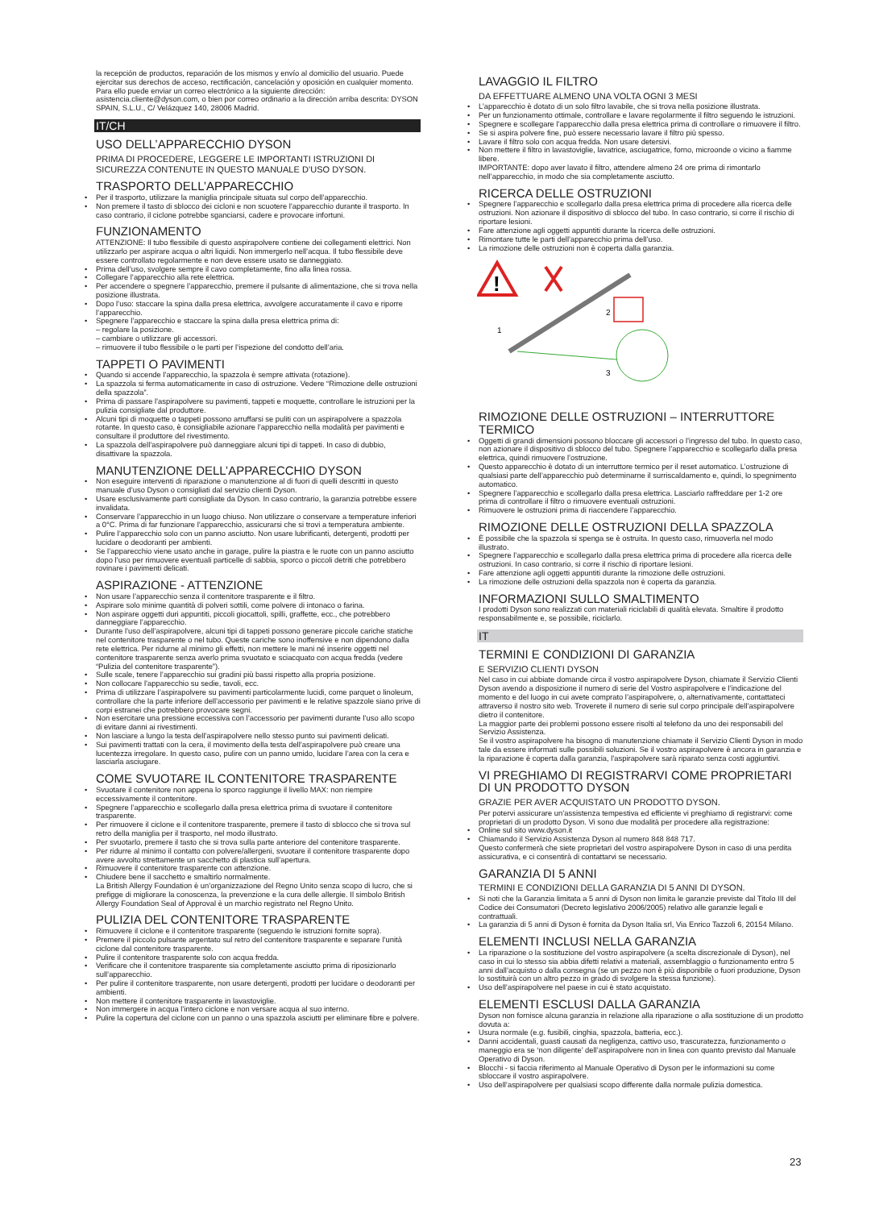la recepción de productos, reparación de los mismos y envío al domicilio del usuario. Puede ejercitar sus derechos de acceso, rectificación, cancelación y oposición en cualquier momento. Para ello puede enviar un correo electrónico a la siguiente dirección: asistencia.cliente@dyson.com, o bien por correo ordinario a la dirección arriba descrita: DYSON SPAIN, S.L.U., C/ Velázquez 140, 28006 Madrid.
IT/CH
USO DELL’APPARECCHIO DYSON
PRIMA DI PROCEDERE, LEGGERE LE IMPORTANTI ISTRUZIONI DI SICUREZZA CONTENUTE IN QUESTO MANUALE D’USO DYSON.
TRASPORTO DELL’APPARECCHIO
Per il trasporto, utilizzare la maniglia principale situata sul corpo dell’apparecchio.
Non premere il tasto di sblocco dei cicloni e non scuotere l’apparecchio durante il trasporto. In caso contrario, il ciclone potrebbe sganciarsi, cadere e provocare infortuni.
FUNZIONAMENTO
ATTENZIONE: Il tubo flessibile di questo aspirapolvere contiene dei collegamenti elettrici. Non utilizzarlo per aspirare acqua o altri liquidi. Non immergerlo nell’acqua. Il tubo flessibile deve essere controllato regolarmente e non deve essere usato se danneggiato.
Prima dell’uso, svolgere sempre il cavo completamente, fino alla linea rossa.
Collegare l’apparecchio alla rete elettrica.
Per accendere o spegnere l’apparecchio, premere il pulsante di alimentazione, che si trova nella posizione illustrata.
Dopo l’uso: staccare la spina dalla presa elettrica, avvolgere accuratamente il cavo e riporre l’apparecchio.
Spegnere l’apparecchio e staccare la spina dalla presa elettrica prima di:
– regolare la posizione.
– cambiare o utilizzare gli accessori.
– rimuovere il tubo flessibile o le parti per l’ispezione del condotto dell’aria.
TAPPETI O PAVIMENTI
Quando si accende l’apparecchio, la spazzola è sempre attivata (rotazione).
La spazzola si ferma automaticamente in caso di ostruzione. Vedere “Rimozione delle ostruzioni della spazzola”.
Prima di passare l’aspirapolvere su pavimenti, tappeti e moquette, controllare le istruzioni per la pulizia consigliate dal produttore.
Alcuni tipi di moquette o tappeti possono arruffarsi se puliti con un aspirapolvere a spazzola rotante. In questo caso, è consigliabile azionare l’apparecchio nella modalità per pavimenti e consultare il produttore del rivestimento.
La spazzola dell’aspirapolvere può danneggiare alcuni tipi di tappeti. In caso di dubbio, disattivare la spazzola.
MANUTENZIONE DELL’APPARECCHIO DYSON
Non eseguire interventi di riparazione o manutenzione al di fuori di quelli descritti in questo manuale d’uso Dyson o consigliati dal servizio clienti Dyson.
Usare esclusivamente parti consigliate da Dyson. In caso contrario, la garanzia potrebbe essere invalidata.
Conservare l’apparecchio in un luogo chiuso. Non utilizzare o conservare a temperature inferiori a 0°C. Prima di far funzionare l’apparecchio, assicurarsi che si trovi a temperatura ambiente.
Pulire l’apparecchio solo con un panno asciutto. Non usare lubrificanti, detergenti, prodotti per lucidare o deodoranti per ambienti.
Se l’apparecchio viene usato anche in garage, pulire la piastra e le ruote con un panno asciutto dopo l’uso per rimuovere eventuali particelle di sabbia, sporco o piccoli detriti che potrebbero rovinare i pavimenti delicati.
ASPIRAZIONE - ATTENZIONE
Non usare l’apparecchio senza il contenitore trasparente e il filtro.
Aspirare solo minime quantità di polveri sottili, come polvere di intonaco o farina.
Non aspirare oggetti duri appuntiti, piccoli giocattoli, spilli, graffette, ecc., che potrebbero danneggiare l’apparecchio.
Durante l’uso dell’aspirapolvere, alcuni tipi di tappeti possono generare piccole cariche statiche nel contenitore trasparente o nel tubo. Queste cariche sono inoffensive e non dipendono dalla rete elettrica. Per ridurne al minimo gli effetti, non mettere le mani né inserire oggetti nel contenitore trasparente senza averlo prima svuotato e sciacquato con acqua fredda (vedere “Pulizia del contenitore trasparente”).
Sulle scale, tenere l’apparecchio sui gradini più bassi rispetto alla propria posizione.
Non collocare l’apparecchio su sedie, tavoli, ecc.
Prima di utilizzare l’aspirapolvere su pavimenti particolarmente lucidi, come parquet o linoleum, controllare che la parte inferiore dell’accessorio per pavimenti e le relative spazzole siano prive di corpi estranei che potrebbero provocare segni.
Non esercitare una pressione eccessiva con l’accessorio per pavimenti durante l’uso allo scopo di evitare danni ai rivestimenti.
Non lasciare a lungo la testa dell’aspirapolvere nello stesso punto sui pavimenti delicati.
Sui pavimenti trattati con la cera, il movimento della testa dell’aspirapolvere può creare una lucentezza irregolare. In questo caso, pulire con un panno umido, lucidare l’area con la cera e lasciarla asciugare.
COME SVUOTARE IL CONTENITORE TRASPARENTE
Svuotare il contenitore non appena lo sporco raggiunge il livello MAX: non riempire eccessivamente il contenitore.
Spegnere l’apparecchio e scollegarlo dalla presa elettrica prima di svuotare il contenitore trasparente.
Per rimuovere il ciclone e il contenitore trasparente, premere il tasto di sblocco che si trova sul retro della maniglia per il trasporto, nel modo illustrato.
Per svuotarlo, premere il tasto che si trova sulla parte anteriore del contenitore trasparente.
Per ridurre al minimo il contatto con polvere/allergeni, svuotare il contenitore trasparente dopo avere avvolto strettamente un sacchetto di plastica sull’apertura.
Rimuovere il contenitore trasparente con attenzione.
Chiudere bene il sacchetto e smaltirlo normalmente.
La British Allergy Foundation è un’organizzazione del Regno Unito senza scopo di lucro, che si prefigge di migliorare la conoscenza, la prevenzione e la cura delle allergie. Il simbolo British Allergy Foundation Seal of Approval è un marchio registrato nel Regno Unito.
PULIZIA DEL CONTENITORE TRASPARENTE
Rimuovere il ciclone e il contenitore trasparente (seguendo le istruzioni fornite sopra).
Premere il piccolo pulsante argentato sul retro del contenitore trasparente e separare l’unità ciclone dal contenitore trasparente.
Pulire il contenitore trasparente solo con acqua fredda.
Verificare che il contenitore trasparente sia completamente asciutto prima di riposizionarlo sull’apparecchio.
Per pulire il contenitore trasparente, non usare detergenti, prodotti per lucidare o deodoranti per ambienti.
Non mettere il contenitore trasparente in lavastoviglie.
Non immergere in acqua l’intero ciclone e non versare acqua al suo interno.
Pulire la copertura del ciclone con un panno o una spazzola asciutti per eliminare fibre e polvere.
LAVAGGIO IL FILTRO
DA EFFETTUARE ALMENO UNA VOLTA OGNI 3 MESI
L’apparecchio è dotato di un solo filtro lavabile, che si trova nella posizione illustrata.
Per un funzionamento ottimale, controllare e lavare regolarmente il filtro seguendo le istruzioni.
Spegnere e scollegare l’apparecchio dalla presa elettrica prima di controllare o rimuovere il filtro.
Se si aspira polvere fine, può essere necessario lavare il filtro più spesso.
Lavare il filtro solo con acqua fredda. Non usare detersivi.
Non mettere il filtro in lavastoviglie, lavatrice, asciugatrice, forno, microonde o vicino a fiamme libere.
IMPORTANTE: dopo aver lavato il filtro, attendere almeno 24 ore prima di rimontarlo nell’apparecchio, in modo che sia completamente asciutto.
RICERCA DELLE OSTRUZIONI
Spegnere l’apparecchio e scollegarlo dalla presa elettrica prima di procedere alla ricerca delle ostruzioni. Non azionare il dispositivo di sblocco del tubo. In caso contrario, si corre il rischio di riportare lesioni.
Fare attenzione agli oggetti appuntiti durante la ricerca delle ostruzioni.
Rimontare tutte le parti dell’apparecchio prima dell’uso.
La rimozione delle ostruzioni non è coperta dalla garanzia.
!
2
1
3
RIMOZIONE DELLE OSTRUZIONI – INTERRUTTORE TERMICO
Oggetti di grandi dimensioni possono bloccare gli accessori o l’ingresso del tubo. In questo caso, non azionare il dispositivo di sblocco del tubo. Spegnere l’apparecchio e scollegarlo dalla presa elettrica, quindi rimuovere l’ostruzione.
Questo apparecchio è dotato di un interruttore termico per il reset automatico. L’ostruzione di qualsiasi parte dell’apparecchio può determinarne il surriscaldamento e, quindi, lo spegnimento automatico.
Spegnere l’apparecchio e scollegarlo dalla presa elettrica. Lasciarlo raffreddare per 1-2 ore prima di controllare il filtro o rimuovere eventuali ostruzioni.
Rimuovere le ostruzioni prima di riaccendere l’apparecchio.
RIMOZIONE DELLE OSTRUZIONI DELLA SPAZZOLA
È possibile che la spazzola si spenga se è ostruita. In questo caso, rimuoverla nel modo illustrato.
Spegnere l’apparecchio e scollegarlo dalla presa elettrica prima di procedere alla ricerca delle ostruzioni. In caso contrario, si corre il rischio di riportare lesioni.
Fare attenzione agli oggetti appuntiti durante la rimozione delle ostruzioni.
La rimozione delle ostruzioni della spazzola non è coperta da garanzia.
INFORMAZIONI SULLO SMALTIMENTO
I prodotti Dyson sono realizzati con materiali riciclabili di qualità elevata. Smaltire il prodotto responsabilmente e, se possibile, riciclarlo.
IT
TERMINI E CONDIZIONI DI GARANZIA
E SERVIZIO CLIENTI DYSON
Nel caso in cui abbiate domande circa il vostro aspirapolvere Dyson, chiamate il Servizio Clienti Dyson avendo a disposizione il numero di serie del Vostro aspirapolvere e l’indicazione del momento e del luogo in cui avete comprato l’aspirapolvere, o, alternativamente, contattateci attraverso il nostro sito web. Troverete il numero di serie sul corpo principale dell’aspirapolvere dietro il contenitore.
La maggior parte dei problemi possono essere risolti al telefono da uno dei responsabili del Servizio Assistenza.
Se il vostro aspirapolvere ha bisogno di manutenzione chiamate il Servizio Clienti Dyson in modo tale da essere informati sulle possibili soluzioni. Se il vostro aspirapolvere è ancora in garanzia e la riparazione è coperta dalla garanzia, l’aspirapolvere sarà riparato senza costi aggiuntivi.
VI PREGHIAMO DI REGISTRARVI COME PROPRIETARI DI UN PRODOTTO DYSON
GRAZIE PER AVER ACQUISTATO UN PRODOTTO DYSON.
Per potervi assicurare un’assistenza tempestiva ed efficiente vi preghiamo di registrarvi: come proprietari di un prodotto Dyson. Vi sono due modalità per procedere alla registrazione:
Online sul sito www.dyson.it
Chiamando il Servizio Assistenza Dyson al numero 848 848 717.
Questo confermerà che siete proprietari del vostro aspirapolvere Dyson in caso di una perdita assicurativa, e ci consentirà di contattarvi se necessario.
GARANZIA DI 5 ANNI
TERMINI E CONDIZIONI DELLA GARANZIA DI 5 ANNI DI DYSON.
Si noti che la Garanzia limitata a 5 anni di Dyson non limita le garanzie previste dal Titolo III del Codice dei Consumatori (Decreto legislativo 2006/2005) relativo alle garanzie legali e contrattuali.
La garanzia di 5 anni di Dyson è fornita da Dyson Italia srl, Via Enrico Tazzoli 6, 20154 Milano.
ELEMENTI INCLUSI NELLA GARANZIA
La riparazione o la sostituzione del vostro aspirapolvere (a scelta discrezionale di Dyson), nel caso in cui lo stesso sia abbia difetti relativi a materiali, assemblaggio o funzionamento entro 5 anni dall’acquisto o dalla consegna (se un pezzo non è più disponibile o fuori produzione, Dyson lo sostituirà con un altro pezzo in grado di svolgere la stessa funzione).
Uso dell’aspirapolvere nel paese in cui è stato acquistato.
ELEMENTI ESCLUSI DALLA GARANZIA
Dyson non fornisce alcuna garanzia in relazione alla riparazione o alla sostituzione di un prodotto dovuta a:
Usura normale (e.g. fusibili, cinghia, spazzola, batteria, ecc.).
Danni accidentali, guasti causati da negligenza, cattivo uso, trascuratezza, funzionamento o maneggio era se ‘non diligente’ dell’aspirapolvere non in linea con quanto previsto dal Manuale Operativo di Dyson.
Blocchi - si faccia riferimento al Manuale Operativo di Dyson per le informazioni su come sbloccare il vostro aspirapolvere.
Uso dell’aspirapolvere per qualsiasi scopo differente dalla normale pulizia domestica.
23